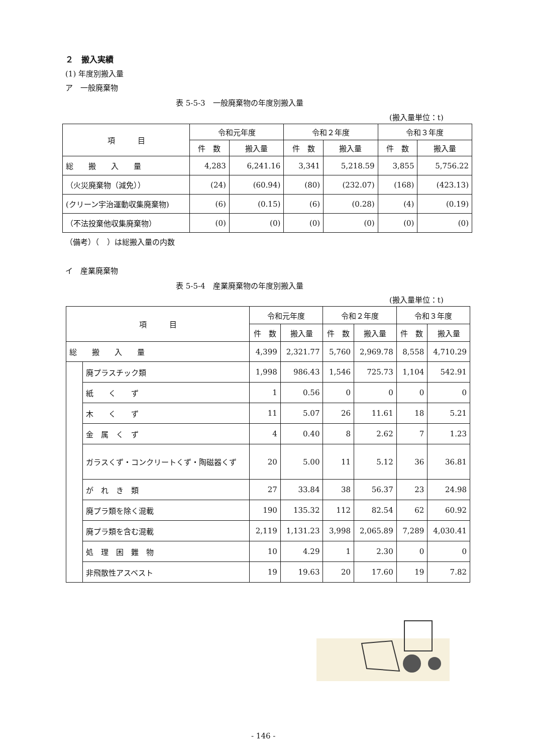２　搬入実績
(1) 年度別搬入量
ア　一般廃棄物
表 5-5-3　一般廃棄物の年度別搬入量
(搬入量単位：t)
| 項 目 | 令和元年度 | | 令和２年度 | | 令和３年度 | |
| --- | --- | --- | --- | --- | --- | --- |
| | 件 数 | 搬入量 | 件 数 | 搬入量 | 件 数 | 搬入量 |
| 総 搬 入 量 | 4,283 | 6,241.16 | 3,341 | 5,218.59 | 3,855 | 5,756.22 |
| （火災廃棄物（減免）） | (24) | (60.94) | (80) | (232.07) | (168) | (423.13) |
| (クリーン宇治運動収集廃棄物) | (6) | (0.15) | (6) | (0.28) | (4) | (0.19) |
| （不法投棄他収集廃棄物） | (0) | (0) | (0) | (0) | (0) | (0) |
（備考）（　）は総搬入量の内数
イ　産業廃棄物
表 5-5-4　産業廃棄物の年度別搬入量
(搬入量単位：t)
| 項 目 | | 令和元年度 | | 令和２年度 | | 令和３年度 | |
| --- | --- | --- | --- | --- | --- | --- | --- |
| | | 件 数 | 搬入量 | 件 数 | 搬入量 | 件 数 | 搬入量 |
| 総 搬 入 量 | | 4,399 | 2,321.77 | 5,760 | 2,969.78 | 8,558 | 4,710.29 |
| | 廃プラスチック類 | 1,998 | 986.43 | 1,546 | 725.73 | 1,104 | 542.91 |
| | 紙 く ず | 1 | 0.56 | 0 | 0 | 0 | 0 |
| | 木 く ず | 11 | 5.07 | 26 | 11.61 | 18 | 5.21 |
| | 金 属 く ず | 4 | 0.40 | 8 | 2.62 | 7 | 1.23 |
| | ガラスくず・コンクリートくず・陶磁器くず | 20 | 5.00 | 11 | 5.12 | 36 | 36.81 |
| | が れ き 類 | 27 | 33.84 | 38 | 56.37 | 23 | 24.98 |
| | 廃プラ類を除く混載 | 190 | 135.32 | 112 | 82.54 | 62 | 60.92 |
| | 廃プラ類を含む混載 | 2,119 | 1,131.23 | 3,998 | 2,065.89 | 7,289 | 4,030.41 |
| | 処 理 困 難 物 | 10 | 4.29 | 1 | 2.30 | 0 | 0 |
| | 非飛散性アスベスト | 19 | 19.63 | 20 | 17.60 | 19 | 7.82 |
- 146 -